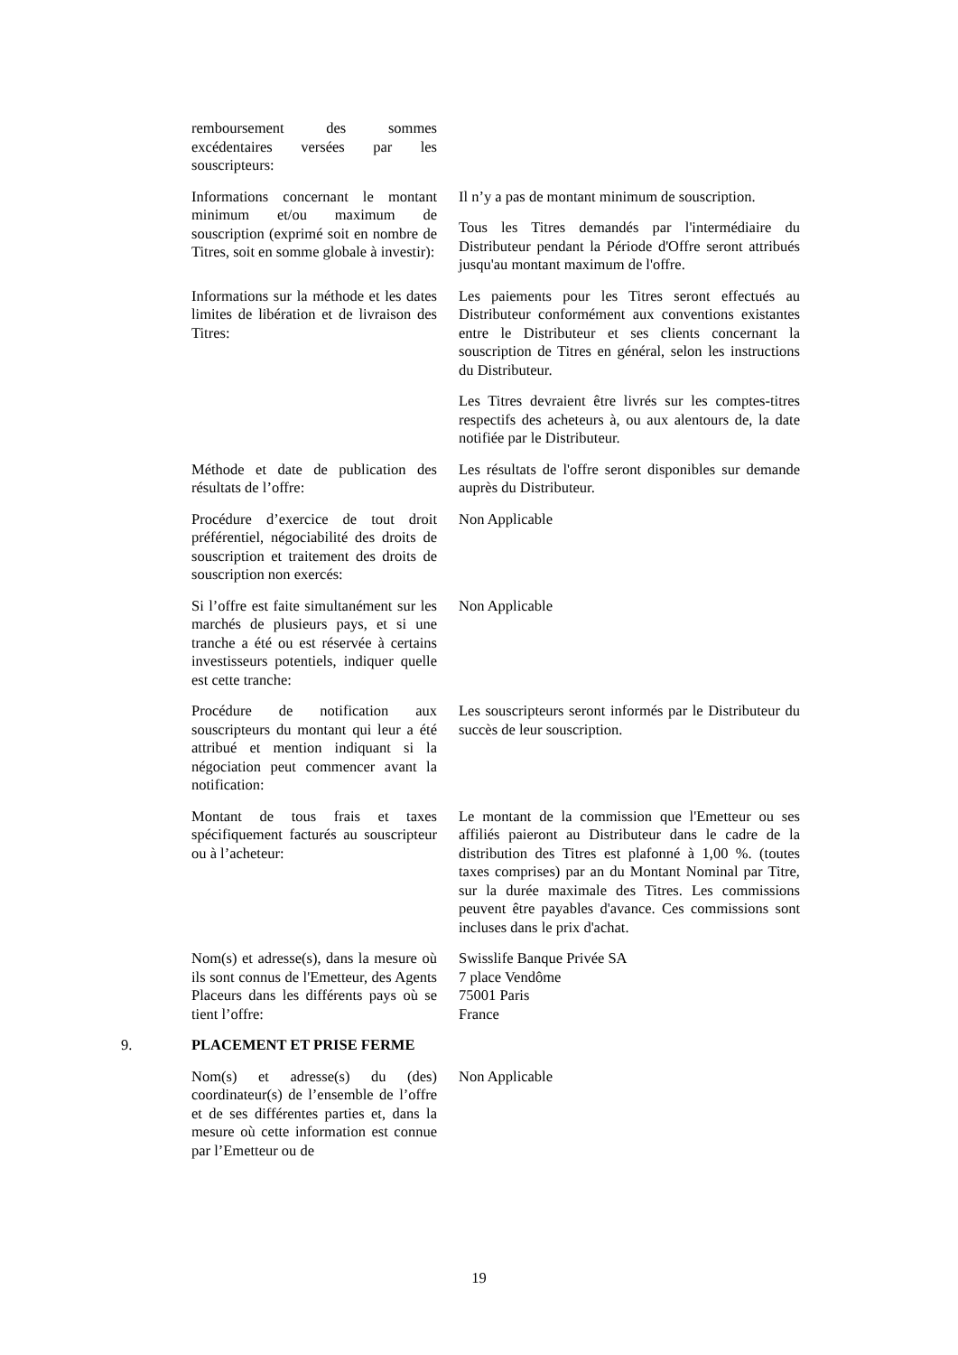remboursement des sommes excédentaires versées par les souscripteurs:
Informations concernant le montant minimum et/ou maximum de souscription (exprimé soit en nombre de Titres, soit en somme globale à investir):
Il n’y a pas de montant minimum de souscription.
Tous les Titres demandés par l'intermédiaire du Distributeur pendant la Période d'Offre seront attribués jusqu'au montant maximum de l'offre.
Informations sur la méthode et les dates limites de libération et de livraison des Titres:
Les paiements pour les Titres seront effectués au Distributeur conformément aux conventions existantes entre le Distributeur et ses clients concernant la souscription de Titres en général, selon les instructions du Distributeur.
Les Titres devraient être livrés sur les comptes-titres respectifs des acheteurs à, ou aux alentours de, la date notifiée par le Distributeur.
Méthode et date de publication des résultats de l’offre:
Les résultats de l'offre seront disponibles sur demande auprès du Distributeur.
Procédure d’exercice de tout droit préférentiel, négociabilité des droits de souscription et traitement des droits de souscription non exercés:
Non Applicable
Si l’offre est faite simultanément sur les marchés de plusieurs pays, et si une tranche a été ou est réservée à certains investisseurs potentiels, indiquer quelle est cette tranche:
Non Applicable
Procédure de notification aux souscripteurs du montant qui leur a été attribué et mention indiquant si la négociation peut commencer avant la notification:
Les souscripteurs seront informés par le Distributeur du succès de leur souscription.
Montant de tous frais et taxes spécifiquement facturés au souscripteur ou à l’acheteur:
Le montant de la commission que l'Emetteur ou ses affiliés paieront au Distributeur dans le cadre de la distribution des Titres est plafonné à 1,00 %. (toutes taxes comprises) par an du Montant Nominal par Titre, sur la durée maximale des Titres. Les commissions peuvent être payables d'avance. Ces commissions sont incluses dans le prix d'achat.
Nom(s) et adresse(s), dans la mesure où ils sont connus de l'Emetteur, des Agents Placeurs dans les différents pays où se tient l’offre:
Swisslife Banque Privée SA
7 place Vendôme
75001 Paris
France
9. PLACEMENT ET PRISE FERME
Nom(s) et adresse(s) du (des) coordinateur(s) de l’ensemble de l’offre et de ses différentes parties et, dans la mesure où cette information est connue par l’Emetteur ou de
Non Applicable
19